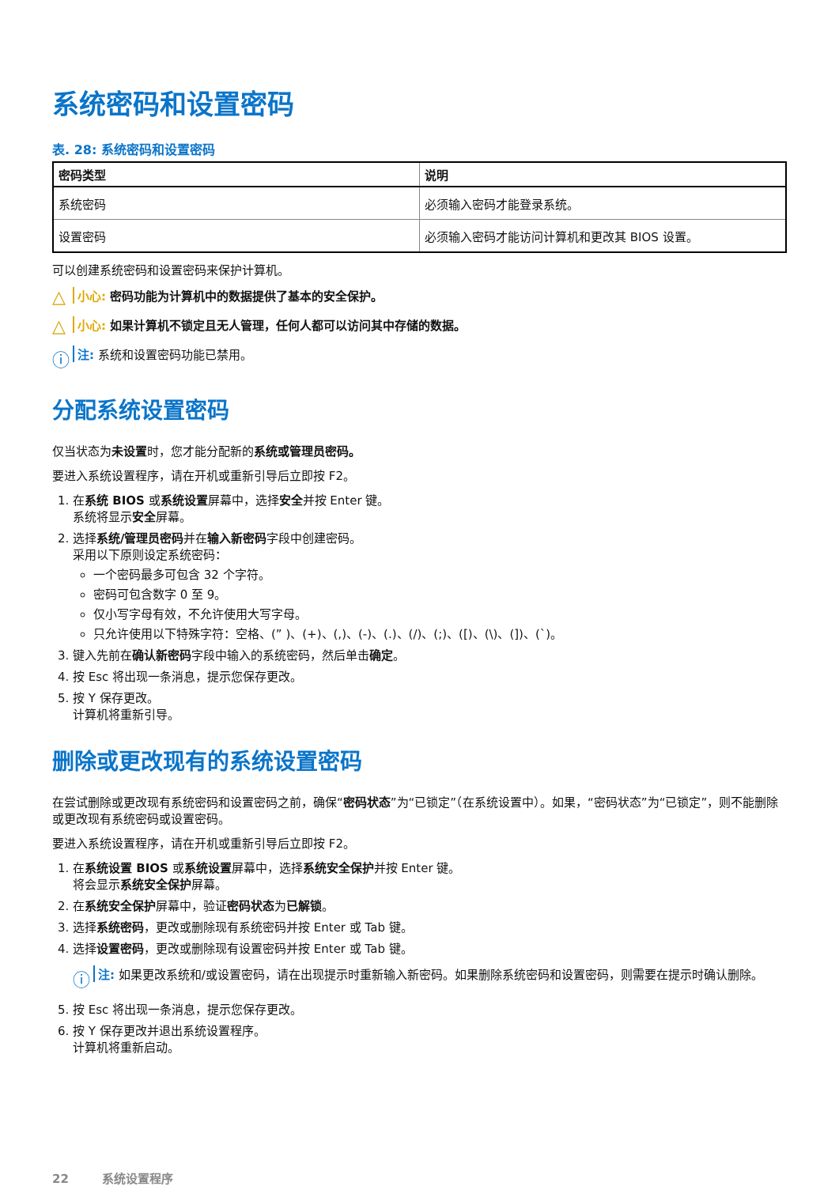系统密码和设置密码
表. 28: 系统密码和设置密码
| 密码类型 | 说明 |
| --- | --- |
| 系统密码 | 必须输入密码才能登录系统。 |
| 设置密码 | 必须输入密码才能访问计算机和更改其 BIOS 设置。 |
可以创建系统密码和设置密码来保护计算机。
△ 小心: 密码功能为计算机中的数据提供了基本的安全保护。
△ 小心: 如果计算机不锁定且无人管理，任何人都可以访问其中存储的数据。
ⓘ 注: 系统和设置密码功能已禁用。
分配系统设置密码
仅当状态为未设置时，您才能分配新的系统或管理员密码。
要进入系统设置程序，请在开机或重新引导后立即按 F2。
1. 在系统 BIOS 或系统设置屏幕中，选择安全并按 Enter 键。
系统将显示安全屏幕。
2. 选择系统/管理员密码并在输入新密码字段中创建密码。
采用以下原则设定系统密码：
一个密码最多可包含 32 个字符。
密码可包含数字 0 至 9。
仅小写字母有效，不允许使用大写字母。
只允许使用以下特殊字符：空格、(” )、(+)、(,)、(-)、(.)、(/)、(;)、([)、(\)、(])、(`)。
3. 键入先前在确认新密码字段中输入的系统密码，然后单击确定。
4. 按 Esc 将出现一条消息，提示您保存更改。
5. 按 Y 保存更改。
计算机将重新引导。
删除或更改现有的系统设置密码
在尝试删除或更改现有系统密码和设置密码之前，确保“密码状态”为“已锁定”（在系统设置中）。如果，“密码状态”为“已锁定”，则不能删除或更改现有系统密码或设置密码。
要进入系统设置程序，请在开机或重新引导后立即按 F2。
1. 在系统设置 BIOS 或系统设置屏幕中，选择系统安全保护并按 Enter 键。
将会显示系统安全保护屏幕。
2. 在系统安全保护屏幕中，验证密码状态为已解锁。
3. 选择系统密码，更改或删除现有系统密码并按 Enter 或 Tab 键。
4. 选择设置密码，更改或删除现有设置密码并按 Enter 或 Tab 键。
ⓘ 注: 如果更改系统和/或设置密码，请在出现提示时重新输入新密码。如果删除系统密码和设置密码，则需要在提示时确认删除。
5. 按 Esc 将出现一条消息，提示您保存更改。
6. 按 Y 保存更改并退出系统设置程序。
计算机将重新启动。
22 系统设置程序